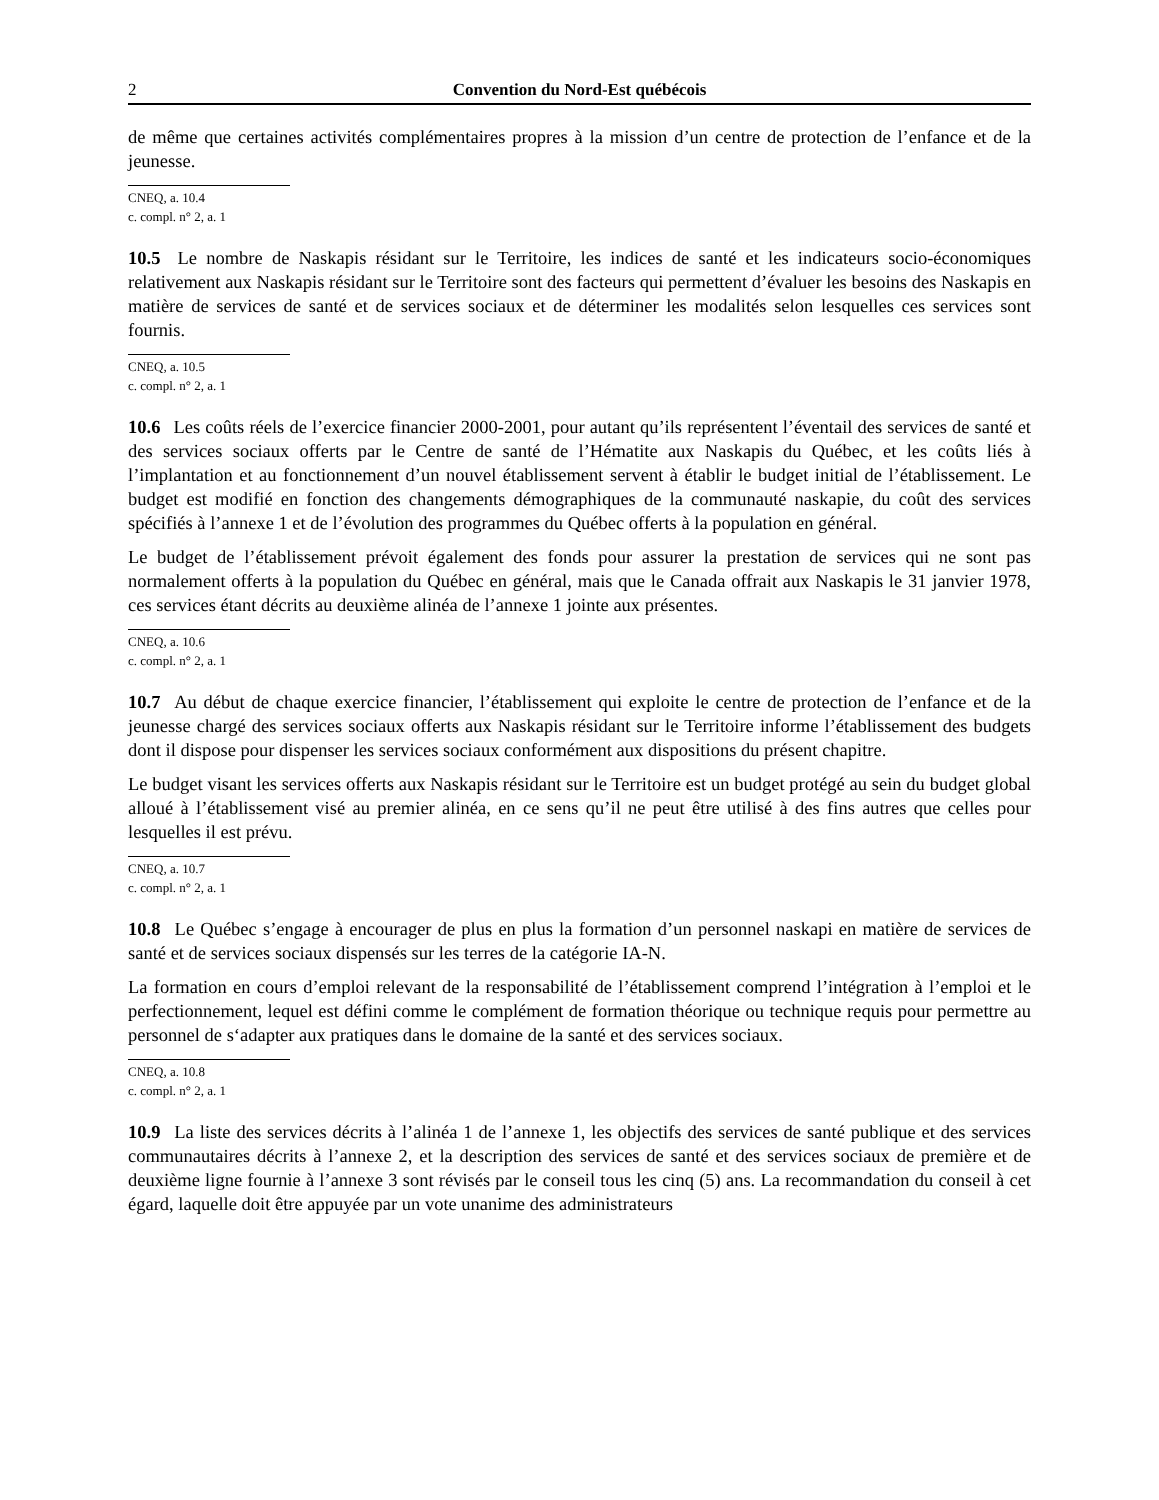2 Convention du Nord-Est québécois
de même que certaines activités complémentaires propres à la mission d’un centre de protection de l’enfance et de la jeunesse.
CNEQ, a. 10.4
c. compl. n° 2, a. 1
10.5 Le nombre de Naskapis résidant sur le Territoire, les indices de santé et les indicateurs socio-économiques relativement aux Naskapis résidant sur le Territoire sont des facteurs qui permettent d’évaluer les besoins des Naskapis en matière de services de santé et de services sociaux et de déterminer les modalités selon lesquelles ces services sont fournis.
CNEQ, a. 10.5
c. compl. n° 2, a. 1
10.6 Les coûts réels de l’exercice financier 2000-2001, pour autant qu’ils représentent l’éventail des services de santé et des services sociaux offerts par le Centre de santé de l’Hématite aux Naskapis du Québec, et les coûts liés à l’implantation et au fonctionnement d’un nouvel établissement servent à établir le budget initial de l’établissement. Le budget est modifié en fonction des changements démographiques de la communauté naskapie, du coût des services spécifiés à l’annexe 1 et de l’évolution des programmes du Québec offerts à la population en général.
Le budget de l’établissement prévoit également des fonds pour assurer la prestation de services qui ne sont pas normalement offerts à la population du Québec en général, mais que le Canada offrait aux Naskapis le 31 janvier 1978, ces services étant décrits au deuxième alinéa de l’annexe 1 jointe aux présentes.
CNEQ, a. 10.6
c. compl. n° 2, a. 1
10.7 Au début de chaque exercice financier, l’établissement qui exploite le centre de protection de l’enfance et de la jeunesse chargé des services sociaux offerts aux Naskapis résidant sur le Territoire informe l’établissement des budgets dont il dispose pour dispenser les services sociaux conformément aux dispositions du présent chapitre.
Le budget visant les services offerts aux Naskapis résidant sur le Territoire est un budget protégé au sein du budget global alloué à l’établissement visé au premier alinéa, en ce sens qu’il ne peut être utilisé à des fins autres que celles pour lesquelles il est prévu.
CNEQ, a. 10.7
c. compl. n° 2, a. 1
10.8 Le Québec s’engage à encourager de plus en plus la formation d’un personnel naskapi en matière de services de santé et de services sociaux dispensés sur les terres de la catégorie IA-N.
La formation en cours d’emploi relevant de la responsabilité de l’établissement comprend l’intégration à l’emploi et le perfectionnement, lequel est défini comme le complément de formation théorique ou technique requis pour permettre au personnel de s‘adapter aux pratiques dans le domaine de la santé et des services sociaux.
CNEQ, a. 10.8
c. compl. n° 2, a. 1
10.9 La liste des services décrits à l’alinéa 1 de l’annexe 1, les objectifs des services de santé publique et des services communautaires décrits à l’annexe 2, et la description des services de santé et des services sociaux de première et de deuxième ligne fournie à l’annexe 3 sont révisés par le conseil tous les cinq (5) ans. La recommandation du conseil à cet égard, laquelle doit être appuyée par un vote unanime des administrateurs